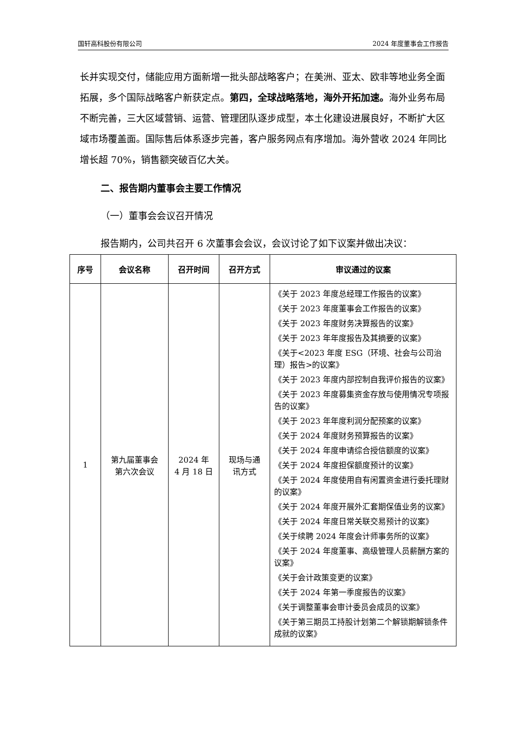国轩高科股份有限公司 2024 年度董事会工作报告
长并实现交付，储能应用方面新增一批头部战略客户；在美洲、亚太、欧非等地业务全面拓展，多个国际战略客户新获定点。第四，全球战略落地，海外开拓加速。海外业务布局不断完善，三大区域营销、运营、管理团队逐步成型，本土化建设进展良好，不断扩大区域市场覆盖面。国际售后体系逐步完善，客户服务网点有序增加。海外营收 2024 年同比增长超 70%，销售额突破百亿大关。
二、报告期内董事会主要工作情况
（一）董事会会议召开情况
报告期内，公司共召开 6 次董事会会议，会议讨论了如下议案并做出决议：
| 序号 | 会议名称 | 召开时间 | 召开方式 | 审议通过的议案 |
| --- | --- | --- | --- | --- |
| 1 | 第九届董事会 第六次会议 | 2024 年 4 月 18 日 | 现场与通 讯方式 | 《关于 2023 年度总经理工作报告的议案》 《关于 2023 年度董事会工作报告的议案》 《关于 2023 年度财务决算报告的议案》 《关于 2023 年年度报告及其摘要的议案》 《关于<2023 年度 ESG（环境、社会与公司治理）报告>的议案》 《关于 2023 年度内部控制自我评价报告的议案》 《关于 2023 年度募集资金存放与使用情况专项报告的议案》 《关于 2023 年年度利润分配预案的议案》 《关于 2024 年度财务预算报告的议案》 《关于 2024 年度申请综合授信额度的议案》 《关于 2024 年度担保额度预计的议案》 《关于 2024 年度使用自有闲置资金进行委托理财的议案》 《关于 2024 年度开展外汇套期保值业务的议案》 《关于 2024 年度日常关联交易预计的议案》 《关于续聘 2024 年度会计师事务所的议案》 《关于 2024 年度董事、高级管理人员薪酬方案的议案》 《关于会计政策变更的议案》 《关于 2024 年第一季度报告的议案》 《关于调整董事会审计委员会成员的议案》 《关于第三期员工持股计划第二个解锁期解锁条件成就的议案》 |